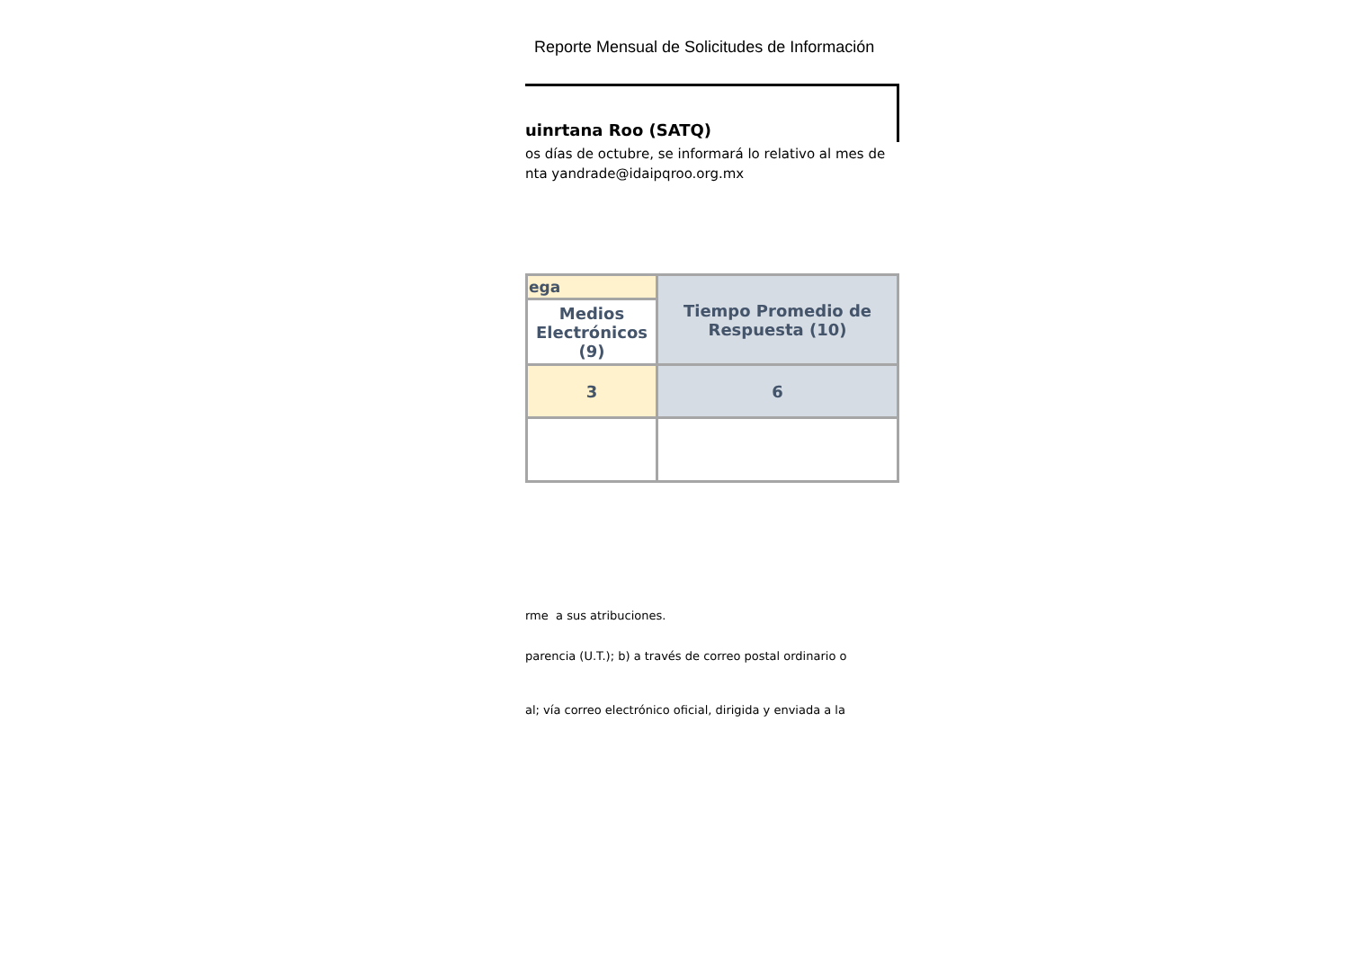Reporte Mensual de Solicitudes de Información
uinrtana Roo (SATQ)
os días de octubre, se informará lo relativo al mes de
nta yandrade@idaipqroo.org.mx
| ega | Tiempo Promedio de Respuesta (10) |
| Medios Electrónicos (9) | |
| 3 | 6 |
rme a sus atribuciones.
parencia (U.T.); b) a través de correo postal ordinario o
al; vía correo electrónico oficial, dirigida y enviada a la